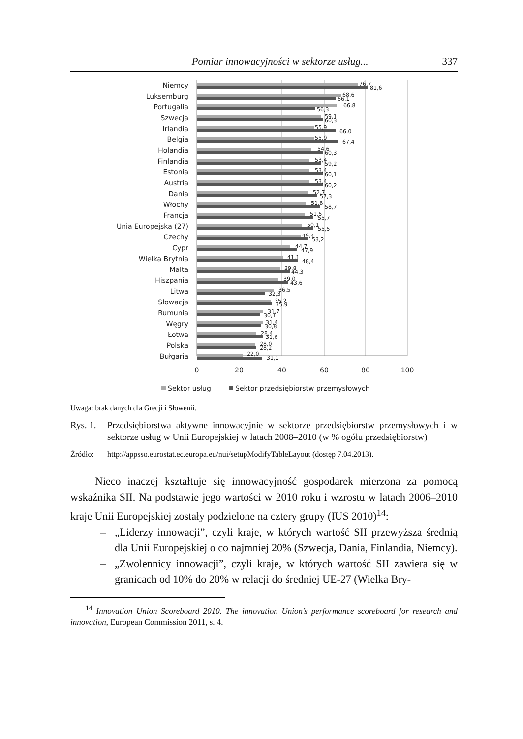Pomiar innowacyjności w sektorze usług... 337
Niemcy
Luksemburg
Portugalia
Szwecja
Irlandia
Belgia
Holandia
Finlandia
Estonia
Austria
Dania
Włochy
Francja
Unia Europejska (27)
Czechy
Cypr
Wielka Brytnia
Malta
Hiszpania
Litwa
Słowacja
Rumunia
Węgry
Łotwa
Polska
Bułgaria
76,7
81,6
68,6
66,1
66,8
56,3
59,1
60,3
55,9
66,0
55,9
67,4
54,6
60,3
53,4
59,2
53,4
60,1
53,4
60,2
52,7
57,3
51,8
58,7
51,5
55,7
50,1
55,5
49,4
53,2
44,7
47,9
41,1
48,4
39,8
44,3
39,0
43,6
36,5
32,3
35,2
35,9
31,7
30,1
31,4
30,8
28,4
31,6
28,0
28,2
22,0
31,1
0
20
40
60
80
100
Sektor usług
Sektor przedsiębiorstw przemysłowych
Uwaga: brak danych dla Grecji i Słowenii.
Rys. 1. Przedsiębiorstwa aktywne innowacyjnie w sektorze przedsiębiorstw przemysłowych i w sektorze usług w Unii Europejskiej w latach 2008–2010 (w % ogółu przedsiębiorstw)
Źródło: http://appsso.eurostat.ec.europa.eu/nui/setupModifyTableLayout (dostęp 7.04.2013).
Nieco inaczej kształtuje się innowacyjność gospodarek mierzona za pomocą wskaźnika SII. Na podstawie jego wartości w 2010 roku i wzrostu w latach 2006–2010 kraje Unii Europejskiej zostały podzielone na cztery grupy (IUS 2010)<sup>14</sup>:
– „Liderzy innowacji”, czyli kraje, w których wartość SII przewyższa średnią dla Unii Europejskiej o co najmniej 20% (Szwecja, Dania, Finlandia, Niemcy).
– „Zwolennicy innowacji”, czyli kraje, w których wartość SII zawiera się w granicach od 10% do 20% w relacji do średniej UE-27 (Wielka Bry-
<sup>14</sup> Innovation Union Scoreboard 2010. The innovation Union’s performance scoreboard for research and innovation, European Commission 2011, s. 4.